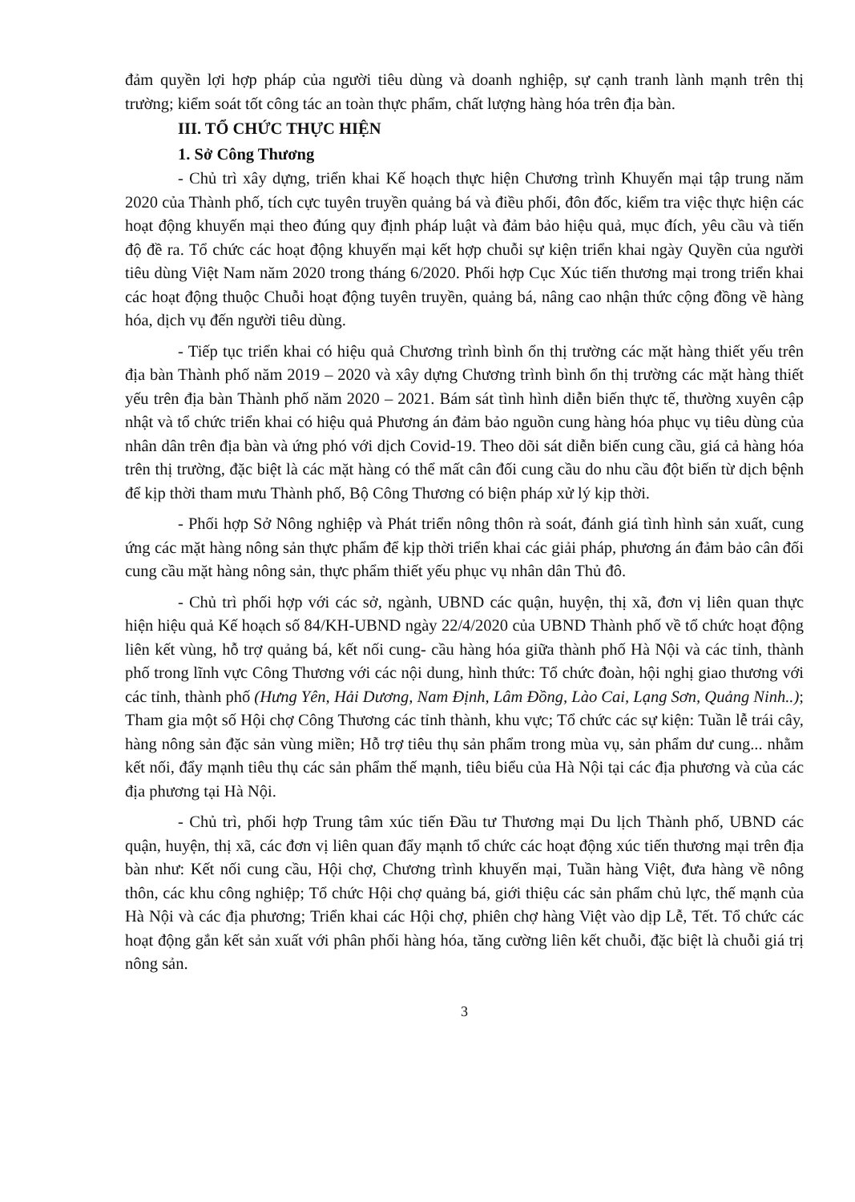đảm quyền lợi hợp pháp của người tiêu dùng và doanh nghiệp, sự cạnh tranh lành mạnh trên thị trường; kiểm soát tốt công tác an toàn thực phẩm, chất lượng hàng hóa trên địa bàn.
III. TỔ CHỨC THỰC HIỆN
1. Sở Công Thương
- Chủ trì xây dựng, triển khai Kế hoạch thực hiện Chương trình Khuyến mại tập trung năm 2020 của Thành phố, tích cực tuyên truyền quảng bá và điều phối, đôn đốc, kiểm tra việc thực hiện các hoạt động khuyến mại theo đúng quy định pháp luật và đảm bảo hiệu quả, mục đích, yêu cầu và tiến độ đề ra. Tổ chức các hoạt động khuyến mại kết hợp chuỗi sự kiện triển khai ngày Quyền của người tiêu dùng Việt Nam năm 2020 trong tháng 6/2020. Phối hợp Cục Xúc tiến thương mại trong triển khai các hoạt động thuộc Chuỗi hoạt động tuyên truyền, quảng bá, nâng cao nhận thức cộng đồng về hàng hóa, dịch vụ đến người tiêu dùng.
- Tiếp tục triển khai có hiệu quả Chương trình bình ổn thị trường các mặt hàng thiết yếu trên địa bàn Thành phố năm 2019 – 2020 và xây dựng Chương trình bình ổn thị trường các mặt hàng thiết yếu trên địa bàn Thành phố năm 2020 – 2021. Bám sát tình hình diễn biến thực tế, thường xuyên cập nhật và tổ chức triển khai có hiệu quả Phương án đảm bảo nguồn cung hàng hóa phục vụ tiêu dùng của nhân dân trên địa bàn và ứng phó với dịch Covid-19. Theo dõi sát diễn biến cung cầu, giá cả hàng hóa trên thị trường, đặc biệt là các mặt hàng có thể mất cân đối cung cầu do nhu cầu đột biến từ dịch bệnh để kịp thời tham mưu Thành phố, Bộ Công Thương có biện pháp xử lý kịp thời.
- Phối hợp Sở Nông nghiệp và Phát triển nông thôn rà soát, đánh giá tình hình sản xuất, cung ứng các mặt hàng nông sản thực phẩm để kịp thời triển khai các giải pháp, phương án đảm bảo cân đối cung cầu mặt hàng nông sản, thực phẩm thiết yếu phục vụ nhân dân Thủ đô.
- Chủ trì phối hợp với các sở, ngành, UBND các quận, huyện, thị xã, đơn vị liên quan thực hiện hiệu quả Kế hoạch số 84/KH-UBND ngày 22/4/2020 của UBND Thành phố về tổ chức hoạt động liên kết vùng, hỗ trợ quảng bá, kết nối cung- cầu hàng hóa giữa thành phố Hà Nội và các tỉnh, thành phố trong lĩnh vực Công Thương với các nội dung, hình thức: Tổ chức đoàn, hội nghị giao thương với các tỉnh, thành phố (Hưng Yên, Hải Dương, Nam Định, Lâm Đồng, Lào Cai, Lạng Sơn, Quảng Ninh..); Tham gia một số Hội chợ Công Thương các tỉnh thành, khu vực; Tổ chức các sự kiện: Tuần lễ trái cây, hàng nông sản đặc sản vùng miền; Hỗ trợ tiêu thụ sản phẩm trong mùa vụ, sản phẩm dư cung... nhằm kết nối, đẩy mạnh tiêu thụ các sản phẩm thế mạnh, tiêu biểu của Hà Nội tại các địa phương và của các địa phương tại Hà Nội.
- Chủ trì, phối hợp Trung tâm xúc tiến Đầu tư Thương mại Du lịch Thành phố, UBND các quận, huyện, thị xã, các đơn vị liên quan đẩy mạnh tổ chức các hoạt động xúc tiến thương mại trên địa bàn như: Kết nối cung cầu, Hội chợ, Chương trình khuyến mại, Tuần hàng Việt, đưa hàng về nông thôn, các khu công nghiệp; Tổ chức Hội chợ quảng bá, giới thiệu các sản phẩm chủ lực, thế mạnh của Hà Nội và các địa phương; Triển khai các Hội chợ, phiên chợ hàng Việt vào dịp Lễ, Tết. Tổ chức các hoạt động gắn kết sản xuất với phân phối hàng hóa, tăng cường liên kết chuỗi, đặc biệt là chuỗi giá trị nông sản.
3